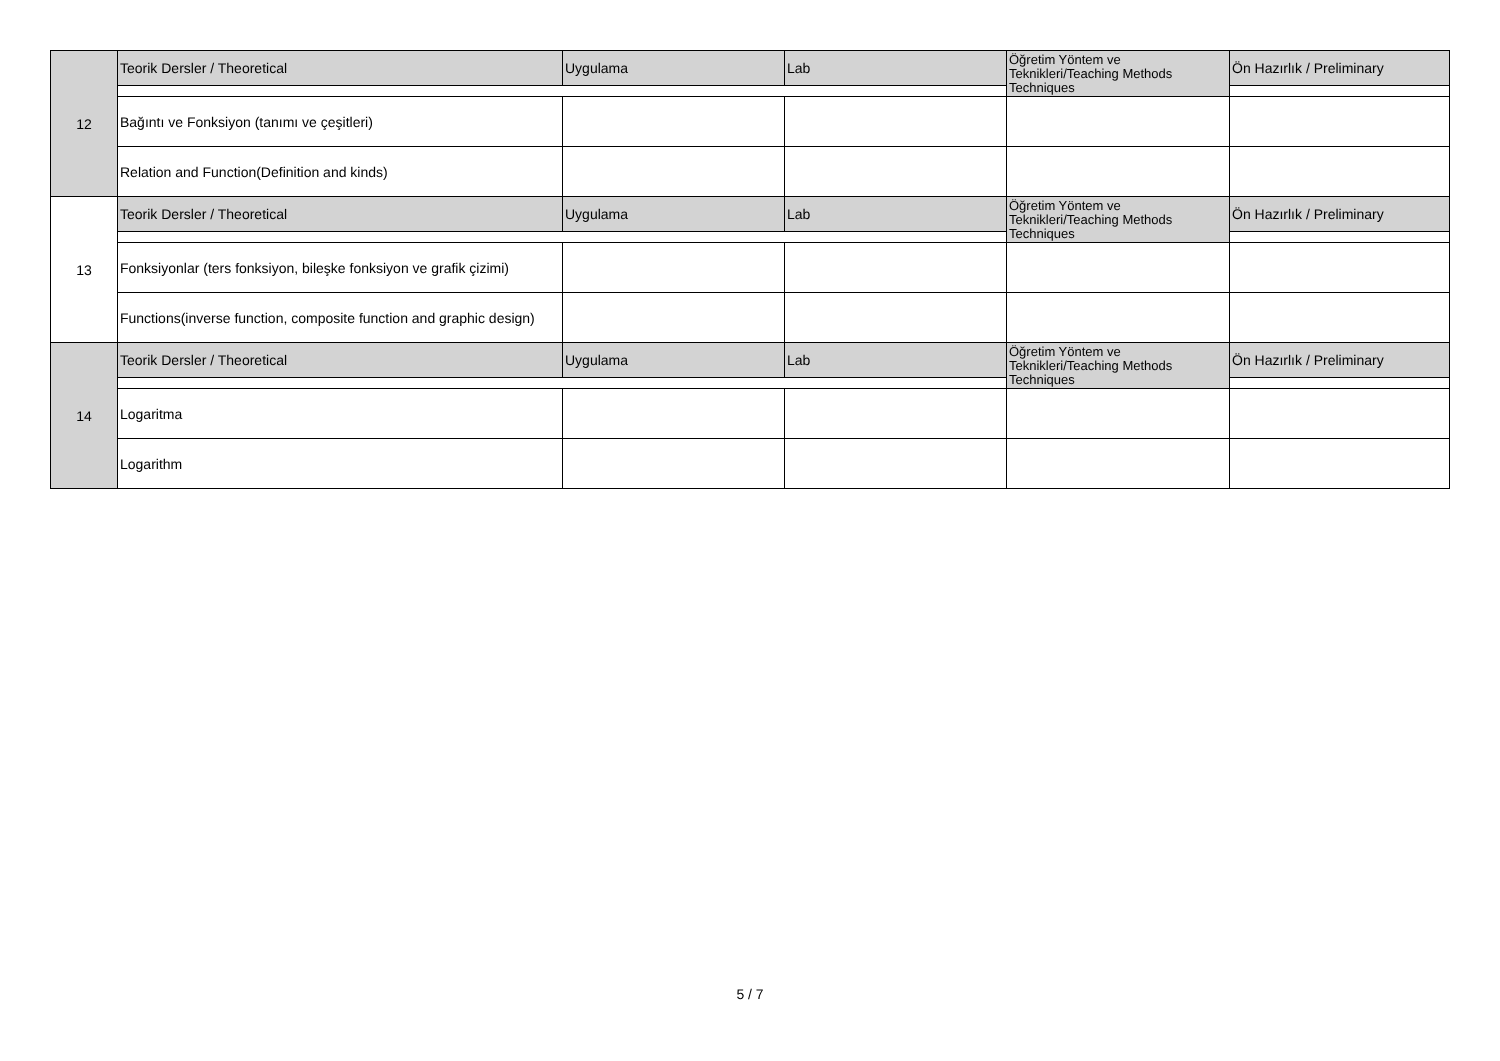| 12 | Teorik Dersler / Theoretical | Uygulama | Lab | Öğretim Yöntem ve Teknikleri/Teaching Methods Techniques | Ön Hazırlık / Preliminary |
| | Bağıntı ve Fonksiyon (tanımı ve çeşitleri) | | | | |
| | Relation and Function(Definition and kinds) | | | | |
| 13 | Teorik Dersler / Theoretical | Uygulama | Lab | Öğretim Yöntem ve Teknikleri/Teaching Methods Techniques | Ön Hazırlık / Preliminary |
| | Fonksiyonlar (ters fonksiyon, bileşke fonksiyon ve grafik çizimi) | | | | |
| | Functions(inverse function, composite function and graphic design) | | | | |
| 14 | Teorik Dersler / Theoretical | Uygulama | Lab | Öğretim Yöntem ve Teknikleri/Teaching Methods Techniques | Ön Hazırlık / Preliminary |
| | Logaritma | | | | |
| | Logarithm | | | | |
5 / 7